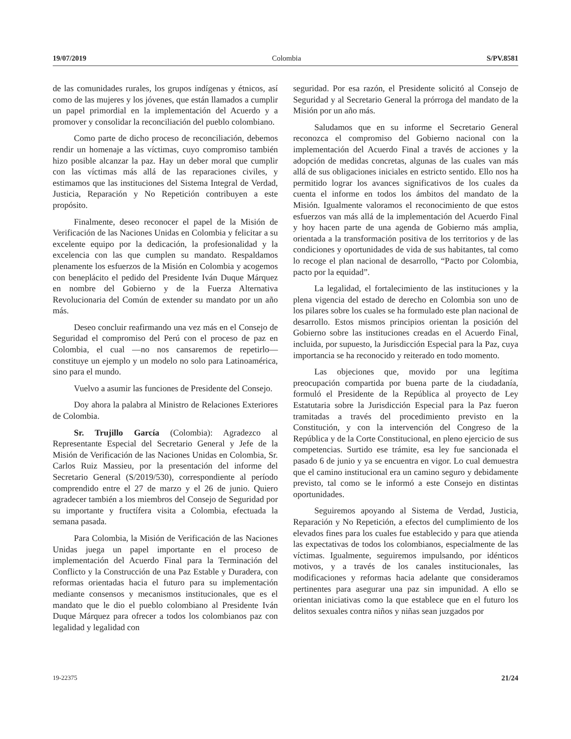19/07/2019 Colombia S/PV.8581
de las comunidades rurales, los grupos indígenas y étnicos, así como de las mujeres y los jóvenes, que están llamados a cumplir un papel primordial en la implementación del Acuerdo y a promover y consolidar la reconciliación del pueblo colombiano.
Como parte de dicho proceso de reconciliación, debemos rendir un homenaje a las víctimas, cuyo compromiso también hizo posible alcanzar la paz. Hay un deber moral que cumplir con las víctimas más allá de las reparaciones civiles, y estimamos que las instituciones del Sistema Integral de Verdad, Justicia, Reparación y No Repetición contribuyen a este propósito.
Finalmente, deseo reconocer el papel de la Misión de Verificación de las Naciones Unidas en Colombia y felicitar a su excelente equipo por la dedicación, la profesionalidad y la excelencia con las que cumplen su mandato. Respaldamos plenamente los esfuerzos de la Misión en Colombia y acogemos con beneplácito el pedido del Presidente Iván Duque Márquez en nombre del Gobierno y de la Fuerza Alternativa Revolucionaria del Común de extender su mandato por un año más.
Deseo concluir reafirmando una vez más en el Consejo de Seguridad el compromiso del Perú con el proceso de paz en Colombia, el cual —no nos cansaremos de repetirlo— constituye un ejemplo y un modelo no solo para Latinoamérica, sino para el mundo.
Vuelvo a asumir las funciones de Presidente del Consejo.
Doy ahora la palabra al Ministro de Relaciones Exteriores de Colombia.
Sr. Trujillo García (Colombia): Agradezco al Representante Especial del Secretario General y Jefe de la Misión de Verificación de las Naciones Unidas en Colombia, Sr. Carlos Ruiz Massieu, por la presentación del informe del Secretario General (S/2019/530), correspondiente al período comprendido entre el 27 de marzo y el 26 de junio. Quiero agradecer también a los miembros del Consejo de Seguridad por su importante y fructífera visita a Colombia, efectuada la semana pasada.
Para Colombia, la Misión de Verificación de las Naciones Unidas juega un papel importante en el proceso de implementación del Acuerdo Final para la Terminación del Conflicto y la Construcción de una Paz Estable y Duradera, con reformas orientadas hacia el futuro para su implementación mediante consensos y mecanismos institucionales, que es el mandato que le dio el pueblo colombiano al Presidente Iván Duque Márquez para ofrecer a todos los colombianos paz con legalidad y legalidad con
seguridad. Por esa razón, el Presidente solicitó al Consejo de Seguridad y al Secretario General la prórroga del mandato de la Misión por un año más.
Saludamos que en su informe el Secretario General reconozca el compromiso del Gobierno nacional con la implementación del Acuerdo Final a través de acciones y la adopción de medidas concretas, algunas de las cuales van más allá de sus obligaciones iniciales en estricto sentido. Ello nos ha permitido lograr los avances significativos de los cuales da cuenta el informe en todos los ámbitos del mandato de la Misión. Igualmente valoramos el reconocimiento de que estos esfuerzos van más allá de la implementación del Acuerdo Final y hoy hacen parte de una agenda de Gobierno más amplia, orientada a la transformación positiva de los territorios y de las condiciones y oportunidades de vida de sus habitantes, tal como lo recoge el plan nacional de desarrollo, “Pacto por Colombia, pacto por la equidad”.
La legalidad, el fortalecimiento de las instituciones y la plena vigencia del estado de derecho en Colombia son uno de los pilares sobre los cuales se ha formulado este plan nacional de desarrollo. Estos mismos principios orientan la posición del Gobierno sobre las instituciones creadas en el Acuerdo Final, incluida, por supuesto, la Jurisdicción Especial para la Paz, cuya importancia se ha reconocido y reiterado en todo momento.
Las objeciones que, movido por una legítima preocupación compartida por buena parte de la ciudadanía, formuló el Presidente de la República al proyecto de Ley Estatutaria sobre la Jurisdicción Especial para la Paz fueron tramitadas a través del procedimiento previsto en la Constitución, y con la intervención del Congreso de la República y de la Corte Constitucional, en pleno ejercicio de sus competencias. Surtido ese trámite, esa ley fue sancionada el pasado 6 de junio y ya se encuentra en vigor. Lo cual demuestra que el camino institucional era un camino seguro y debidamente previsto, tal como se le informó a este Consejo en distintas oportunidades.
Seguiremos apoyando al Sistema de Verdad, Justicia, Reparación y No Repetición, a efectos del cumplimiento de los elevados fines para los cuales fue establecido y para que atienda las expectativas de todos los colombianos, especialmente de las víctimas. Igualmente, seguiremos impulsando, por idénticos motivos, y a través de los canales institucionales, las modificaciones y reformas hacia adelante que consideramos pertinentes para asegurar una paz sin impunidad. A ello se orientan iniciativas como la que establece que en el futuro los delitos sexuales contra niños y niñas sean juzgados por
19-22375 21/24